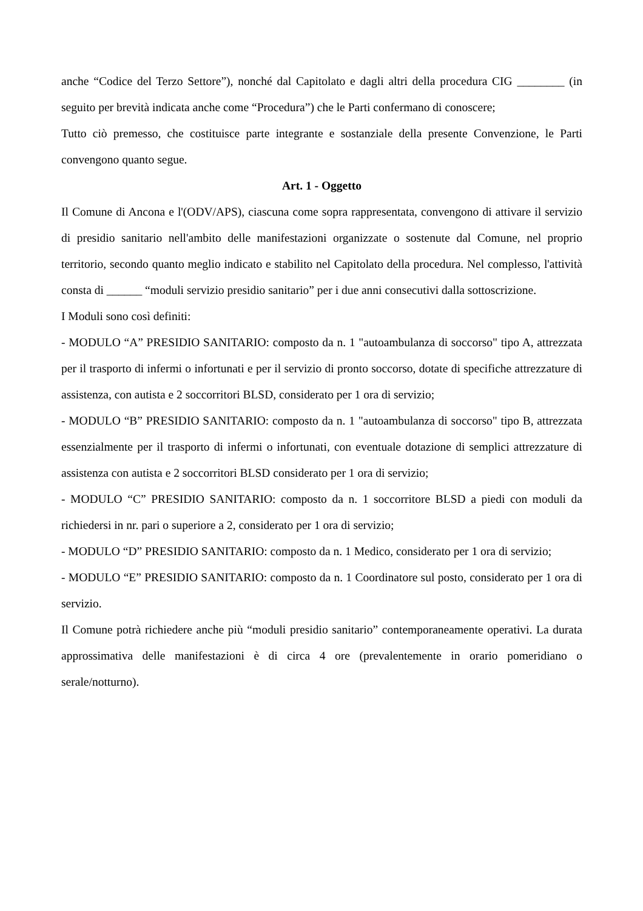anche “Codice del Terzo Settore”), nonché dal Capitolato e dagli altri della procedura CIG ________ (in seguito per brevità indicata anche come “Procedura”) che le Parti confermano di conoscere;
Tutto ciò premesso, che costituisce parte integrante e sostanziale della presente Convenzione, le Parti convengono quanto segue.
Art. 1 - Oggetto
Il Comune di Ancona e l'(ODV/APS), ciascuna come sopra rappresentata, convengono di attivare il servizio di presidio sanitario nell'ambito delle manifestazioni organizzate o sostenute dal Comune, nel proprio territorio, secondo quanto meglio indicato e stabilito nel Capitolato della procedura. Nel complesso, l'attività consta di ______ “moduli servizio presidio sanitario” per i due anni consecutivi dalla sottoscrizione.
I Moduli sono così definiti:
- MODULO “A” PRESIDIO SANITARIO: composto da n. 1 "autoambulanza di soccorso" tipo A, attrezzata per il trasporto di infermi o infortunati e per il servizio di pronto soccorso, dotate di specifiche attrezzature di assistenza, con autista e 2 soccorritori BLSD, considerato per 1 ora di servizio;
- MODULO “B” PRESIDIO SANITARIO: composto da n. 1 "autoambulanza di soccorso" tipo B, attrezzata essenzialmente per il trasporto di infermi o infortunati, con eventuale dotazione di semplici attrezzature di assistenza con autista e 2 soccorritori BLSD considerato per 1 ora di servizio;
- MODULO “C” PRESIDIO SANITARIO: composto da n. 1 soccorritore BLSD a piedi con moduli da richiedersi in nr. pari o superiore a 2, considerato per 1 ora di servizio;
- MODULO “D” PRESIDIO SANITARIO: composto da n. 1 Medico, considerato per 1 ora di servizio;
- MODULO “E” PRESIDIO SANITARIO: composto da n. 1 Coordinatore sul posto, considerato per 1 ora di servizio.
Il Comune potrà richiedere anche più “moduli presidio sanitario” contemporaneamente operativi. La durata approssimativa delle manifestazioni è di circa 4 ore (prevalentemente in orario pomeridiano o serale/notturno).